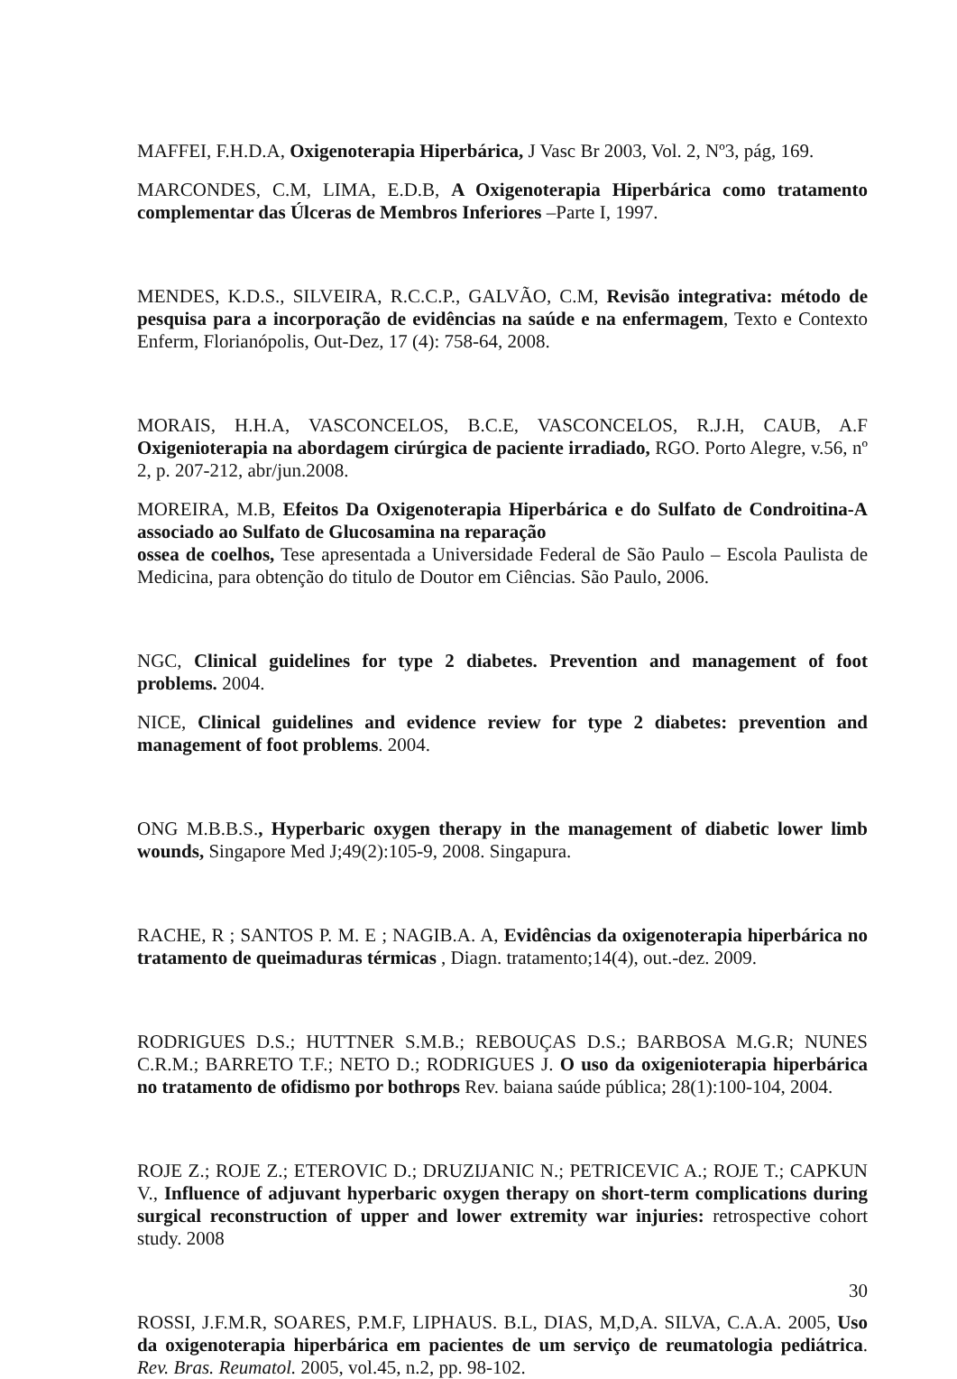MAFFEI, F.H.D.A, Oxigenoterapia Hiperbárica, J Vasc Br 2003, Vol. 2, Nº3, pág, 169.
MARCONDES, C.M, LIMA, E.D.B, A Oxigenoterapia Hiperbárica como tratamento complementar das Úlceras de Membros Inferiores –Parte I, 1997.
MENDES, K.D.S., SILVEIRA, R.C.C.P., GALVÃO, C.M, Revisão integrativa: método de pesquisa para a incorporação de evidências na saúde e na enfermagem, Texto e Contexto Enferm, Florianópolis, Out-Dez, 17 (4): 758-64, 2008.
MORAIS, H.H.A, VASCONCELOS, B.C.E, VASCONCELOS, R.J.H, CAUB, A.F Oxigenioterapia na abordagem cirúrgica de paciente irradiado, RGO. Porto Alegre, v.56, nº 2, p. 207-212, abr/jun.2008.
MOREIRA, M.B, Efeitos Da Oxigenoterapia Hiperbárica e do Sulfato de Condroitina-A associado ao Sulfato de Glucosamina na reparação
ossea de coelhos, Tese apresentada a Universidade Federal de São Paulo – Escola Paulista de Medicina, para obtenção do titulo de Doutor em Ciências. São Paulo, 2006.
NGC, Clinical guidelines for type 2 diabetes. Prevention and management of foot problems. 2004.
NICE, Clinical guidelines and evidence review for type 2 diabetes: prevention and management of foot problems. 2004.
ONG M.B.B.S., Hyperbaric oxygen therapy in the management of diabetic lower limb wounds, Singapore Med J;49(2):105-9, 2008. Singapura.
RACHE, R ; SANTOS P. M. E ; NAGIB.A. A, Evidências da oxigenoterapia hiperbárica no tratamento de queimaduras térmicas , Diagn. tratamento;14(4), out.-dez. 2009.
RODRIGUES D.S.; HUTTNER S.M.B.; REBOUÇAS D.S.; BARBOSA M.G.R; NUNES C.R.M.; BARRETO T.F.; NETO D.; RODRIGUES J. O uso da oxigenioterapia hiperbárica no tratamento de ofidismo por bothrops Rev. baiana saúde pública; 28(1):100-104, 2004.
ROJE Z.; ROJE Z.; ETEROVIC D.; DRUZIJANIC N.; PETRICEVIC A.; ROJE T.; CAPKUN V., Influence of adjuvant hyperbaric oxygen therapy on short-term complications during surgical reconstruction of upper and lower extremity war injuries: retrospective cohort study. 2008
ROSSI, J.F.M.R, SOARES, P.M.F, LIPHAUS. B.L, DIAS, M,D,A. SILVA, C.A.A. 2005, Uso da oxigenoterapia hiperbárica em pacientes de um serviço de reumatologia pediátrica. Rev. Bras. Reumatol. 2005, vol.45, n.2, pp. 98-102.
30